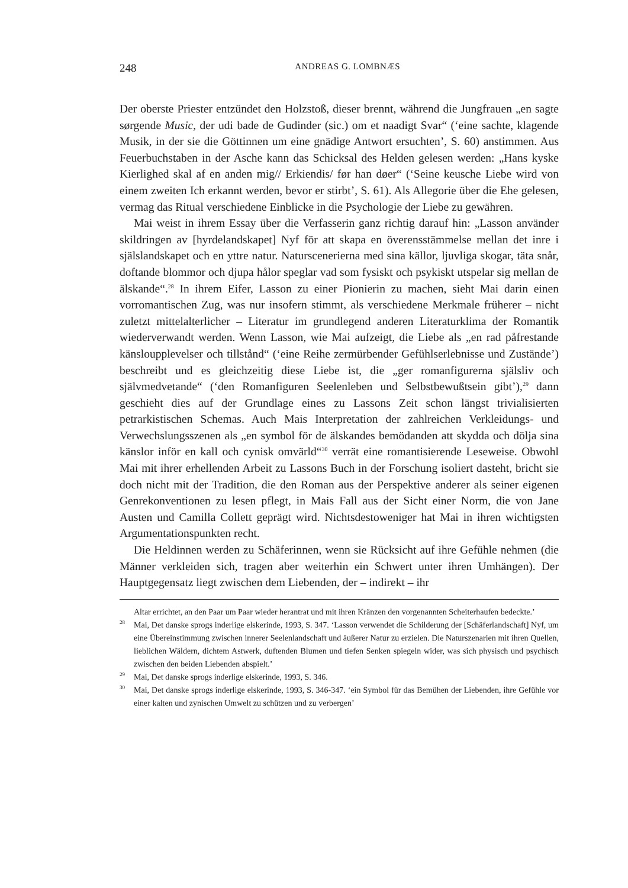248
ANDREAS G. LOMBNÆS
Der oberste Priester entzündet den Holzstoß, dieser brennt, während die Jungfrauen „en sagte sørgende Music, der udi bade de Gudinder (sic.) om et naadigt Svar“ (‘eine sachte, klagende Musik, in der sie die Göttinnen um eine gnädige Antwort ersuchten’, S. 60) anstimmen. Aus Feuerbuchstaben in der Asche kann das Schicksal des Helden gelesen werden: „Hans kyske Kierlighed skal af en anden mig// Erkiendis/ før han døer“ (‘Seine keusche Liebe wird von einem zweiten Ich erkannt werden, bevor er stirbt’, S. 61). Als Allegorie über die Ehe gelesen, vermag das Ritual verschiedene Einblicke in die Psychologie der Liebe zu gewähren.
Mai weist in ihrem Essay über die Verfasserin ganz richtig darauf hin: „Lasson använder skildringen av [hyrdelandskapet] Nyf för att skapa en överensstämmelse mellan det inre i själslandskapet och en yttre natur. Naturscenerierna med sina källor, ljuvliga skogar, täta snår, doftande blommor och djupa hålor speglar vad som fysiskt och psykiskt utspelar sig mellan de älskande“.<sup>28</sup> In ihrem Eifer, Lasson zu einer Pionierin zu machen, sieht Mai darin einen vorromantischen Zug, was nur insofern stimmt, als verschiedene Merkmale früherer – nicht zuletzt mittelalterlicher – Literatur im grundlegend anderen Literaturklima der Romantik wiederverwandt werden. Wenn Lasson, wie Mai aufzeigt, die Liebe als „en rad påfrestande känsloupplevelser och tillstånd“ (‘eine Reihe zermürbender Gefühlserlebnisse und Zustände’) beschreibt und es gleichzeitig diese Liebe ist, die „ger romanfigurerna själsliv och självmedvetande“ (‘den Romanfiguren Seelenleben und Selbstbewußtsein gibt’),<sup>29</sup> dann geschieht dies auf der Grundlage eines zu Lassons Zeit schon längst trivialisierten petrarkistischen Schemas. Auch Mais Interpretation der zahlreichen Verkleidungs- und Verwechslungsszenen als „en symbol för de älskandes bemödanden att skydda och dölja sina känslor inför en kall och cynisk omvärld“<sup>30</sup> verrät eine romantisierende Leseweise. Obwohl Mai mit ihrer erhellenden Arbeit zu Lassons Buch in der Forschung isoliert dasteht, bricht sie doch nicht mit der Tradition, die den Roman aus der Perspektive anderer als seiner eigenen Genrekonventionen zu lesen pflegt, in Mais Fall aus der Sicht einer Norm, die von Jane Austen und Camilla Collett geprägt wird. Nichtsdestoweniger hat Mai in ihren wichtigsten Argumentationspunkten recht.
Die Heldinnen werden zu Schäferinnen, wenn sie Rücksicht auf ihre Gefühle nehmen (die Männer verkleiden sich, tragen aber weiterhin ein Schwert unter ihren Umhängen). Der Hauptgegensatz liegt zwischen dem Liebenden, der – indirekt – ihr
Altar errichtet, an den Paar um Paar wieder herantrat und mit ihren Kränzen den vorgenannten Scheiterhaufen bedeckte.’
<sup>28</sup> Mai, Det danske sprogs inderlige elskerinde, 1993, S. 347. ‘Lasson verwendet die Schilderung der [Schäferlandschaft] Nyf, um eine Übereinstimmung zwischen innerer Seelenlandschaft und äußerer Natur zu erzielen. Die Naturszenarien mit ihren Quellen, lieblichen Wäldern, dichtem Astwerk, duftenden Blumen und tiefen Senken spiegeln wider, was sich physisch und psychisch zwischen den beiden Liebenden abspielt.’
<sup>29</sup> Mai, Det danske sprogs inderlige elskerinde, 1993, S. 346.
<sup>30</sup> Mai, Det danske sprogs inderlige elskerinde, 1993, S. 346-347. ‘ein Symbol für das Bemühen der Liebenden, ihre Gefühle vor einer kalten und zynischen Umwelt zu schützen und zu verbergen’